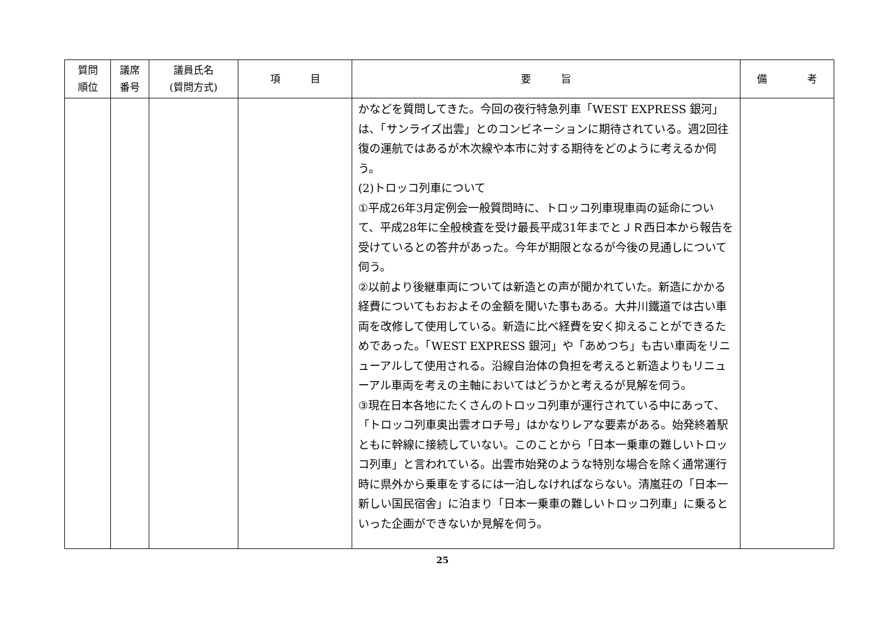| 質問 順位 | 議席 番号 | 議員氏名 (質問方式) | 項 目 | 要 旨 | 備 考 |
| --- | --- | --- | --- | --- | --- |
| | | | | かなどを質問してきた。今回の夜行特急列車「WEST EXPRESS 銀河」は、「サンライズ出雲」とのコンビネーションに期待されている。週2回往復の運航ではあるが木次線や本市に対する期待をどのように考えるか伺う。 (2)トロッコ列車について ①平成26年3月定例会一般質問時に、トロッコ列車現車両の延命について、平成28年に全般検査を受け最長平成31年までとＪＲ西日本から報告を受けているとの答弁があった。今年が期限となるが今後の見通しについて伺う。 ②以前より後継車両については新造との声が聞かれていた。新造にかかる経費についてもおおよその金額を聞いた事もある。大井川鐵道では古い車両を改修して使用している。新造に比べ経費を安く抑えることができるためであった。「WEST EXPRESS 銀河」や「あめつち」も古い車両をリニューアルして使用される。沿線自治体の負担を考えると新造よりもリニューアル車両を考えの主軸においてはどうかと考えるが見解を伺う。 ③現在日本各地にたくさんのトロッコ列車が運行されている中にあって、「トロッコ列車奥出雲オロチ号」はかなりレアな要素がある。始発終着駅ともに幹線に接続していない。このことから「日本一乗車の難しいトロッコ列車」と言われている。出雲市始発のような特別な場合を除く通常運行時に県外から乗車をするには一泊しなければならない。清嵐荘の「日本一新しい国民宿舎」に泊まり「日本一乗車の難しいトロッコ列車」に乗るといった企画ができないか見解を伺う。 | |
25